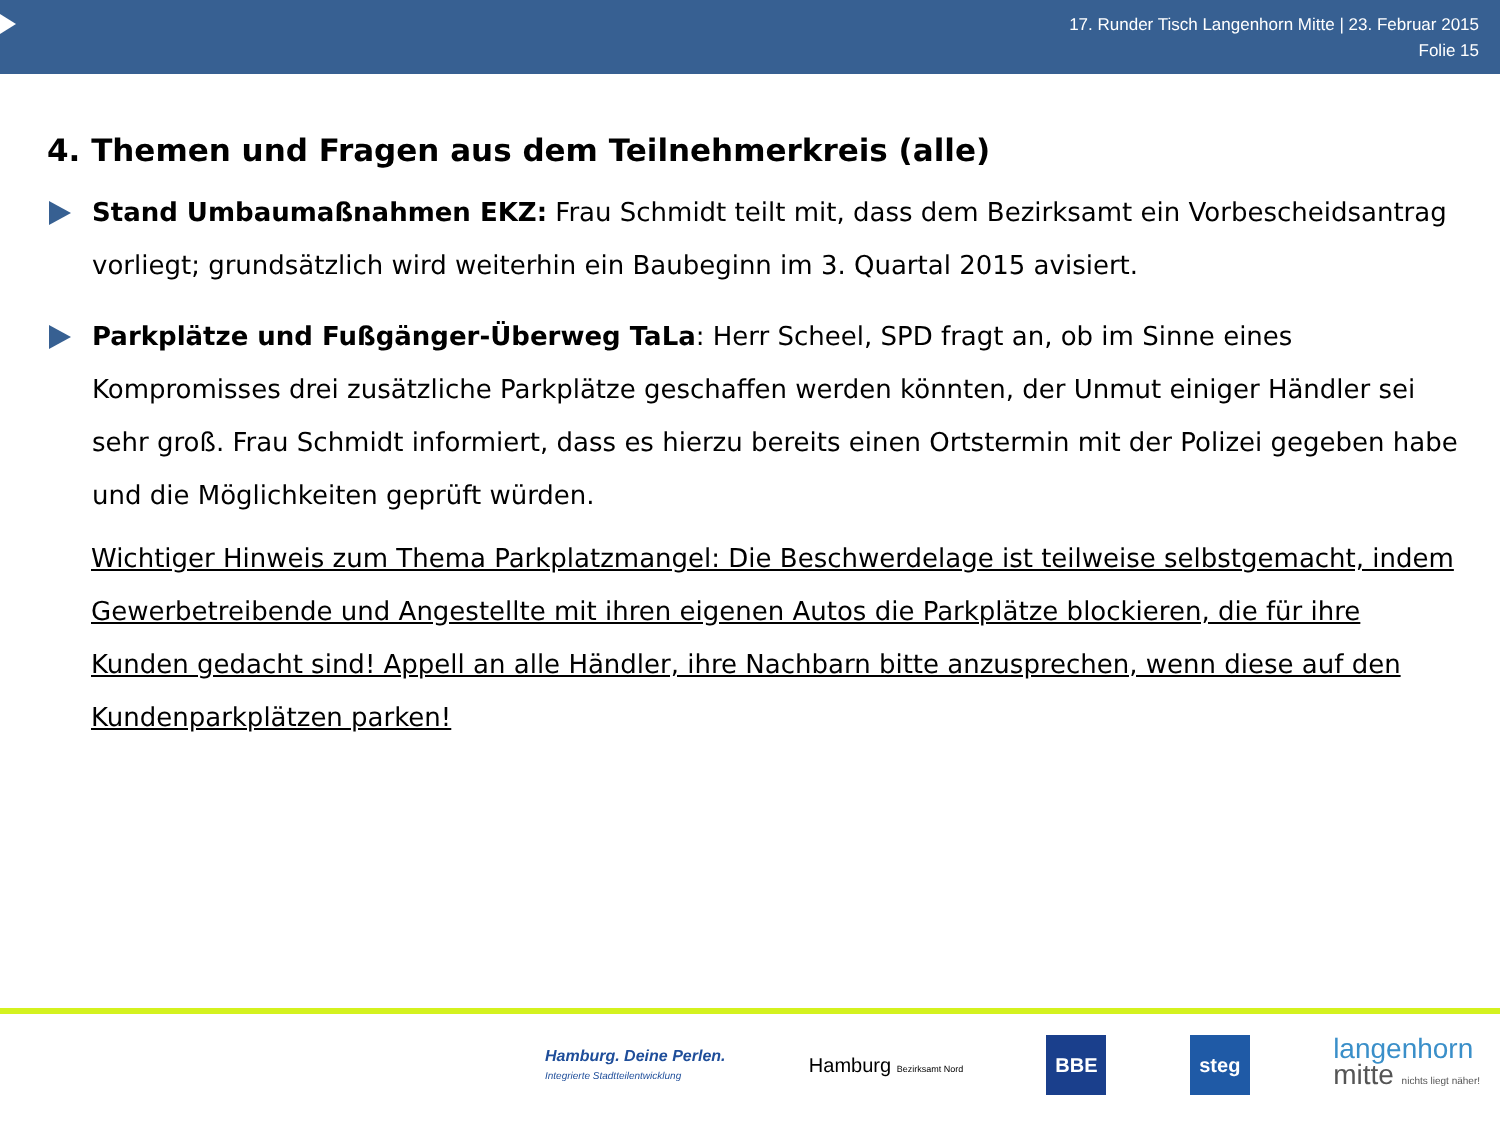17. Runder Tisch Langenhorn Mitte | 23. Februar 2015
Folie 15
4. Themen und Fragen aus dem Teilnehmerkreis (alle)
Stand Umbaumaßnahmen EKZ: Frau Schmidt teilt mit, dass dem Bezirksamt ein Vorbescheidsantrag vorliegt; grundsätzlich wird weiterhin ein Baubeginn im 3. Quartal 2015 avisiert.
Parkplätze und Fußgänger-Überweg TaLa: Herr Scheel, SPD fragt an, ob im Sinne eines Kompromisses drei zusätzliche Parkplätze geschaffen werden könnten, der Unmut einiger Händler sei sehr groß. Frau Schmidt informiert, dass es hierzu bereits einen Ortstermin mit der Polizei gegeben habe und die Möglichkeiten geprüft würden.
Wichtiger Hinweis zum Thema Parkplatzmangel: Die Beschwerdelage ist teilweise selbstgemacht, indem Gewerbetreibende und Angestellte mit ihren eigenen Autos die Parkplätze blockieren, die für ihre Kunden gedacht sind! Appell an alle Händler, ihre Nachbarn bitte anzusprechen, wenn diese auf den Kundenparkplätzen parken!
Hamburg. Deine Perlen.
Integrierte Stadtteilentwicklung
Hamburg Bezirksamt Nord
BBE steg
langenhorn
mitte nichts liegt näher!